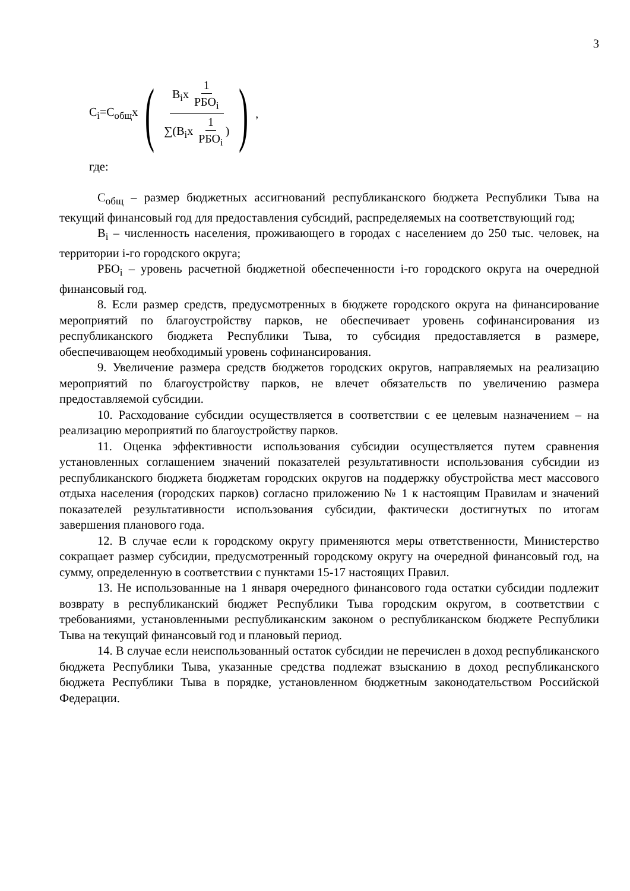3
C<sub>i</sub>=C<sub>общ</sub>x ( B<sub>i</sub>x 1 РБО<sub>i</sub> ∑(B<sub>i</sub>x 1 РБО<sub>i</sub>) ),
где:
C<sub>общ</sub> – размер бюджетных ассигнований республиканского бюджета Республики Тыва на текущий финансовый год для предоставления субсидий, распределяемых на соответствующий год;
B<sub>i</sub> – численность населения, проживающего в городах с населением до 250 тыс. человек, на территории i-го городского округа;
РБО<sub>i</sub> – уровень расчетной бюджетной обеспеченности i-го городского округа на очередной финансовый год.
8. Если размер средств, предусмотренных в бюджете городского округа на финансирование мероприятий по благоустройству парков, не обеспечивает уровень софинансирования из республиканского бюджета Республики Тыва, то субсидия предоставляется в размере, обеспечивающем необходимый уровень софинансирования.
9. Увеличение размера средств бюджетов городских округов, направляемых на реализацию мероприятий по благоустройству парков, не влечет обязательств по увеличению размера предоставляемой субсидии.
10. Расходование субсидии осуществляется в соответствии с ее целевым назначением – на реализацию мероприятий по благоустройству парков.
11. Оценка эффективности использования субсидии осуществляется путем сравнения установленных соглашением значений показателей результативности использования субсидии из республиканского бюджета бюджетам городских округов на поддержку обустройства мест массового отдыха населения (городских парков) согласно приложению № 1 к настоящим Правилам и значений показателей результативности использования субсидии, фактически достигнутых по итогам завершения планового года.
12. В случае если к городскому округу применяются меры ответственности, Министерство сокращает размер субсидии, предусмотренный городскому округу на очередной финансовый год, на сумму, определенную в соответствии с пунктами 15-17 настоящих Правил.
13. Не использованные на 1 января очередного финансового года остатки субсидии подлежит возврату в республиканский бюджет Республики Тыва городским округом, в соответствии с требованиями, установленными республиканским законом о республиканском бюджете Республики Тыва на текущий финансовый год и плановый период.
14. В случае если неиспользованный остаток субсидии не перечислен в доход республиканского бюджета Республики Тыва, указанные средства подлежат взысканию в доход республиканского бюджета Республики Тыва в порядке, установленном бюджетным законодательством Российской Федерации.